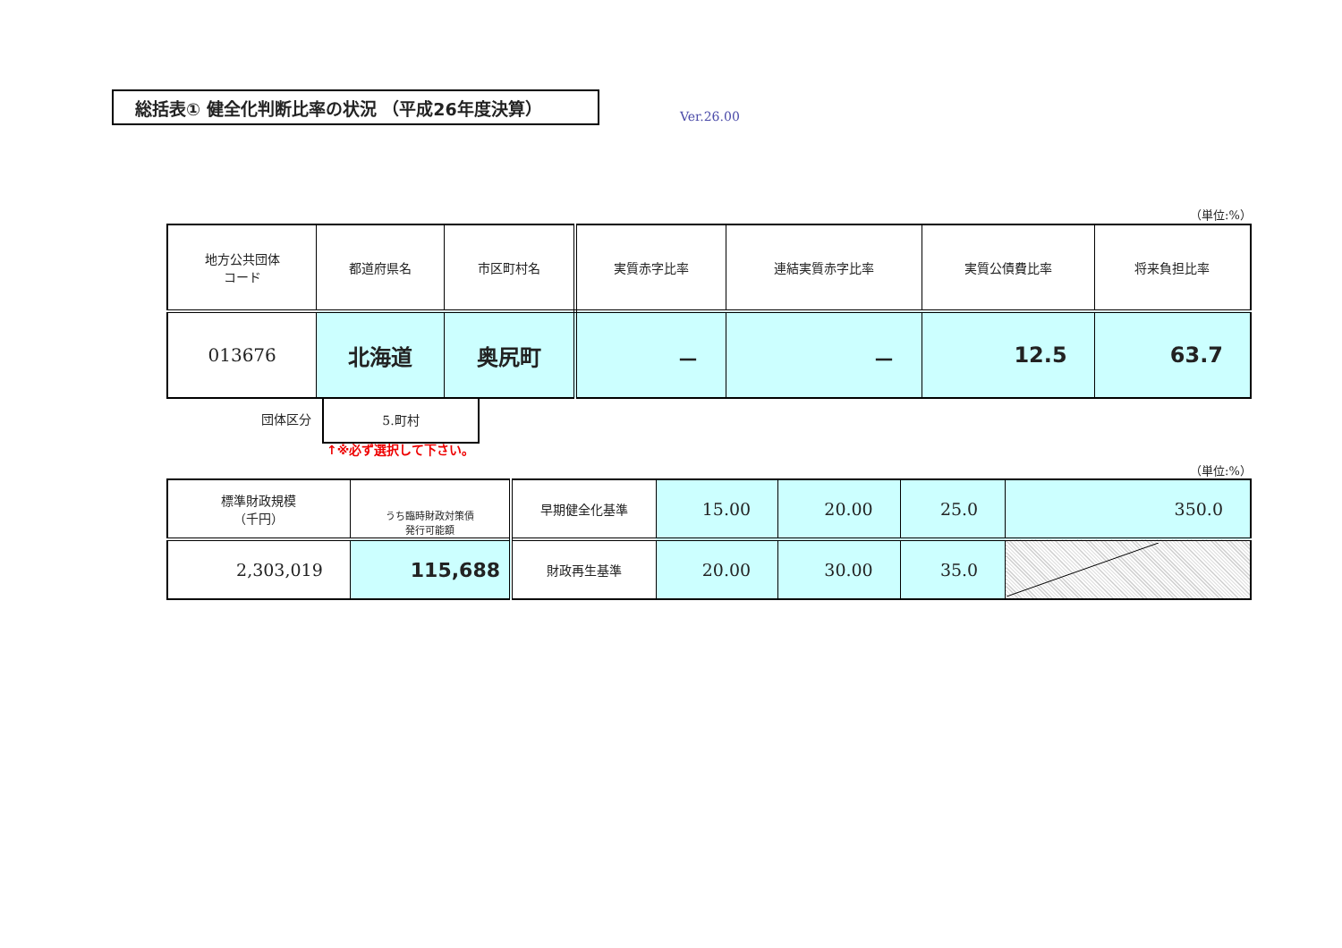総括表① 健全化判断比率の状況 （平成26年度決算）
Ver.26.00
（単位:%）
| 地方公共団体 コード | 都道府県名 | 市区町村名 | 実質赤字比率 | 連結実質赤字比率 | 実質公債費比率 | 将来負担比率 |
| 013676 | 北海道 | 奥尻町 | － | － | 12.5 | 63.7 |
団体区分
5.町村
↑※必ず選択して下さい。
（単位:%）
| 標準財政規模 （千円） | うち臨時財政対策債 発行可能額 | 早期健全化基準 | 15.00 | 20.00 | 25.0 | 350.0 |
| 2,303,019 | 115,688 | 財政再生基準 | 20.00 | 30.00 | 35.0 | |